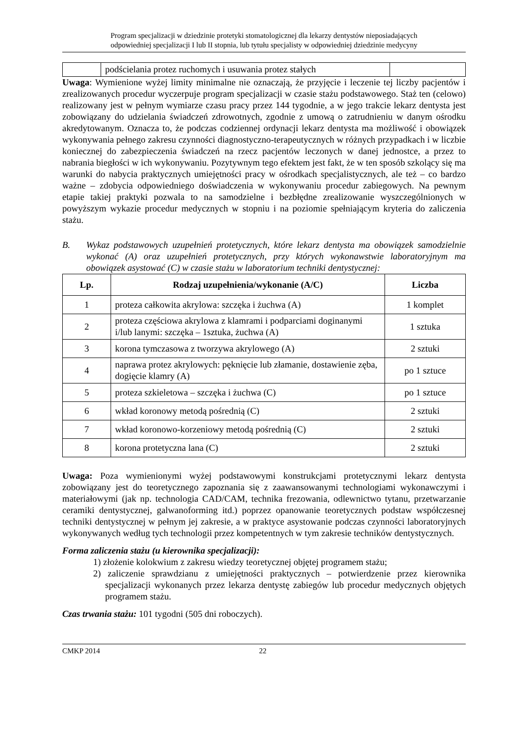Program specjalizacji w dziedzinie protetyki stomatologicznej dla lekarzy dentystów nieposiadających
odpowiedniej specjalizacji I lub II stopnia, lub tytułu specjalisty w odpowiedniej dziedzinie medycyny
| | podścielania protez ruchomych i usuwania protez stałych | |
Uwaga: Wymienione wyżej limity minimalne nie oznaczają, że przyjęcie i leczenie tej liczby pacjentów i zrealizowanych procedur wyczerpuje program specjalizacji w czasie stażu podstawowego. Staż ten (celowo) realizowany jest w pełnym wymiarze czasu pracy przez 144 tygodnie, a w jego trakcie lekarz dentysta jest zobowiązany do udzielania świadczeń zdrowotnych, zgodnie z umową o zatrudnieniu w danym ośrodku akredytowanym. Oznacza to, że podczas codziennej ordynacji lekarz dentysta ma możliwość i obowiązek wykonywania pełnego zakresu czynności diagnostyczno-terapeutycznych w różnych przypadkach i w liczbie koniecznej do zabezpieczenia świadczeń na rzecz pacjentów leczonych w danej jednostce, a przez to nabrania biegłości w ich wykonywaniu. Pozytywnym tego efektem jest fakt, że w ten sposób szkolący się ma warunki do nabycia praktycznych umiejętności pracy w ośrodkach specjalistycznych, ale też – co bardzo ważne – zdobycia odpowiedniego doświadczenia w wykonywaniu procedur zabiegowych. Na pewnym etapie takiej praktyki pozwala to na samodzielne i bezbłędne zrealizowanie wyszczególnionych w powyższym wykazie procedur medycznych w stopniu i na poziomie spełniającym kryteria do zaliczenia stażu.
B. Wykaz podstawowych uzupełnień protetycznych, które lekarz dentysta ma obowiązek samodzielnie wykonać (A) oraz uzupełnień protetycznych, przy których wykonawstwie laboratoryjnym ma obowiązek asystować (C) w czasie stażu w laboratorium techniki dentystycznej:
| Lp. | Rodzaj uzupełnienia/wykonanie (A/C) | Liczba |
| --- | --- | --- |
| 1 | proteza całkowita akrylowa: szczęka i żuchwa (A) | 1 komplet |
| 2 | proteza częściowa akrylowa z klamrami i podparciami doginanymi i/lub lanymi: szczęka – 1sztuka, żuchwa (A) | 1 sztuka |
| 3 | korona tymczasowa z tworzywa akrylowego (A) | 2 sztuki |
| 4 | naprawa protez akrylowych: pęknięcie lub złamanie, dostawienie zęba, dogięcie klamry (A) | po 1 sztuce |
| 5 | proteza szkieletowa – szczęka i żuchwa (C) | po 1 sztuce |
| 6 | wkład koronowy metodą pośrednią (C) | 2 sztuki |
| 7 | wkład koronowo-korzeniowy metodą pośrednią (C) | 2 sztuki |
| 8 | korona protetyczna lana (C) | 2 sztuki |
Uwaga: Poza wymienionymi wyżej podstawowymi konstrukcjami protetycznymi lekarz dentysta zobowiązany jest do teoretycznego zapoznania się z zaawansowanymi technologiami wykonawczymi i materiałowymi (jak np. technologia CAD/CAM, technika frezowania, odlewnictwo tytanu, przetwarzanie ceramiki dentystycznej, galwanoforming itd.) poprzez opanowanie teoretycznych podstaw współczesnej techniki dentystycznej w pełnym jej zakresie, a w praktyce asystowanie podczas czynności laboratoryjnych wykonywanych według tych technologii przez kompetentnych w tym zakresie techników dentystycznych.
Forma zaliczenia stażu (u kierownika specjalizacji):
1) złożenie kolokwium z zakresu wiedzy teoretycznej objętej programem stażu;
2) zaliczenie sprawdzianu z umiejętności praktycznych – potwierdzenie przez kierownika specjalizacji wykonanych przez lekarza dentystę zabiegów lub procedur medycznych objętych programem stażu.
Czas trwania stażu: 101 tygodni (505 dni roboczych).
CMKP 2014 22